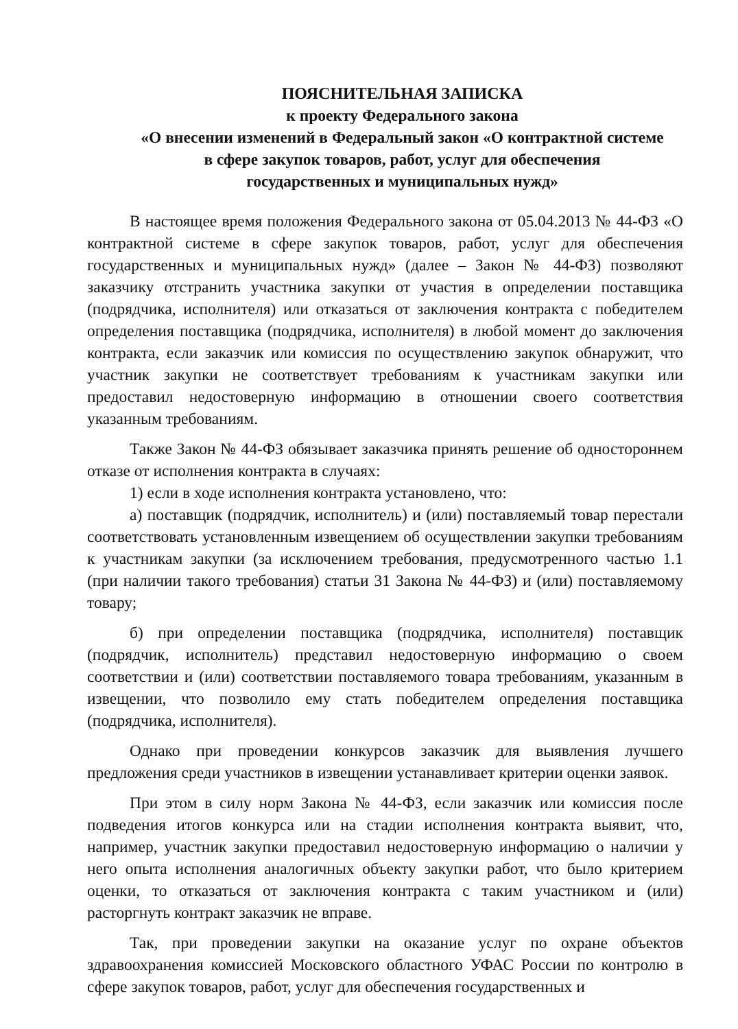ПОЯСНИТЕЛЬНАЯ ЗАПИСКА
к проекту Федерального закона
«О внесении изменений в Федеральный закон «О контрактной системе
в сфере закупок товаров, работ, услуг для обеспечения
государственных и муниципальных нужд»
В настоящее время положения Федерального закона от 05.04.2013 № 44-ФЗ «О контрактной системе в сфере закупок товаров, работ, услуг для обеспечения государственных и муниципальных нужд» (далее – Закон № 44-ФЗ) позволяют заказчику отстранить участника закупки от участия в определении поставщика (подрядчика, исполнителя) или отказаться от заключения контракта с победителем определения поставщика (подрядчика, исполнителя) в любой момент до заключения контракта, если заказчик или комиссия по осуществлению закупок обнаружит, что участник закупки не соответствует требованиям к участникам закупки или предоставил недостоверную информацию в отношении своего соответствия указанным требованиям.
Также Закон № 44-ФЗ обязывает заказчика принять решение об одностороннем отказе от исполнения контракта в случаях:
1) если в ходе исполнения контракта установлено, что:
а) поставщик (подрядчик, исполнитель) и (или) поставляемый товар перестали соответствовать установленным извещением об осуществлении закупки требованиям к участникам закупки (за исключением требования, предусмотренного частью 1.1 (при наличии такого требования) статьи 31 Закона № 44-ФЗ) и (или) поставляемому товару;
б) при определении поставщика (подрядчика, исполнителя) поставщик (подрядчик, исполнитель) представил недостоверную информацию о своем соответствии и (или) соответствии поставляемого товара требованиям, указанным в извещении, что позволило ему стать победителем определения поставщика (подрядчика, исполнителя).
Однако при проведении конкурсов заказчик для выявления лучшего предложения среди участников в извещении устанавливает критерии оценки заявок.
При этом в силу норм Закона № 44-ФЗ, если заказчик или комиссия после подведения итогов конкурса или на стадии исполнения контракта выявит, что, например, участник закупки предоставил недостоверную информацию о наличии у него опыта исполнения аналогичных объекту закупки работ, что было критерием оценки, то отказаться от заключения контракта с таким участником и (или) расторгнуть контракт заказчик не вправе.
Так, при проведении закупки на оказание услуг по охране объектов здравоохранения комиссией Московского областного УФАС России по контролю в сфере закупок товаров, работ, услуг для обеспечения государственных и